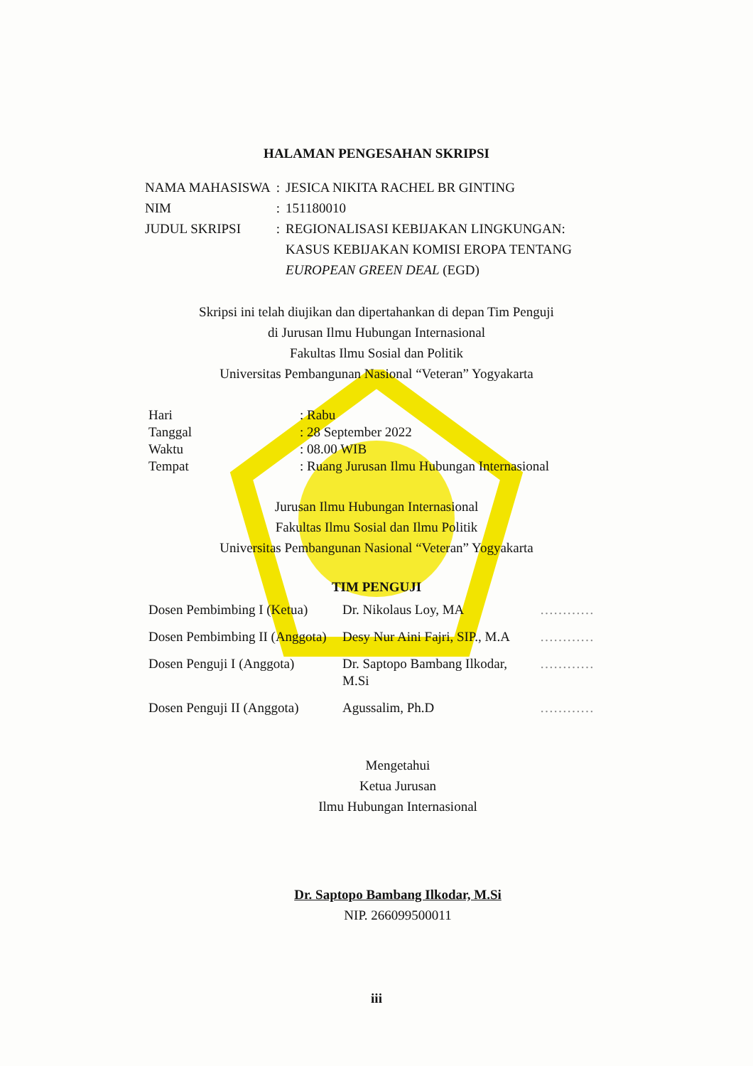HALAMAN PENGESAHAN SKRIPSI
| NAMA MAHASISWA | : | JESICA NIKITA RACHEL BR GINTING |
| NIM | : | 151180010 |
| JUDUL SKRIPSI | : | REGIONALISASI KEBIJAKAN LINGKUNGAN: KASUS KEBIJAKAN KOMISI EROPA TENTANG EUROPEAN GREEN DEAL (EGD) |
Skripsi ini telah diujikan dan dipertahankan di depan Tim Penguji
di Jurusan Ilmu Hubungan Internasional
Fakultas Ilmu Sosial dan Politik
Universitas Pembangunan Nasional “Veteran” Yogyakarta
| Hari | : Rabu |
| Tanggal | : 28 September 2022 |
| Waktu | : 08.00 WIB |
| Tempat | : Ruang Jurusan Ilmu Hubungan Internasional |
Jurusan Ilmu Hubungan Internasional
Fakultas Ilmu Sosial dan Ilmu Politik
Universitas Pembangunan Nasional “Veteran” Yogyakarta
TIM PENGUJI
| Dosen Pembimbing I (Ketua) | Dr. Nikolaus Loy, MA | ………… |
| Dosen Pembimbing II (Anggota) | Desy Nur Aini Fajri, SIP., M.A | ………… |
| Dosen Penguji I (Anggota) | Dr. Saptopo Bambang Ilkodar, M.Si | ………… |
| Dosen Penguji II (Anggota) | Agussalim, Ph.D | ………… |
Mengetahui
Ketua Jurusan
Ilmu Hubungan Internasional
Dr. Saptopo Bambang Ilkodar, M.Si
NIP. 266099500011
iii